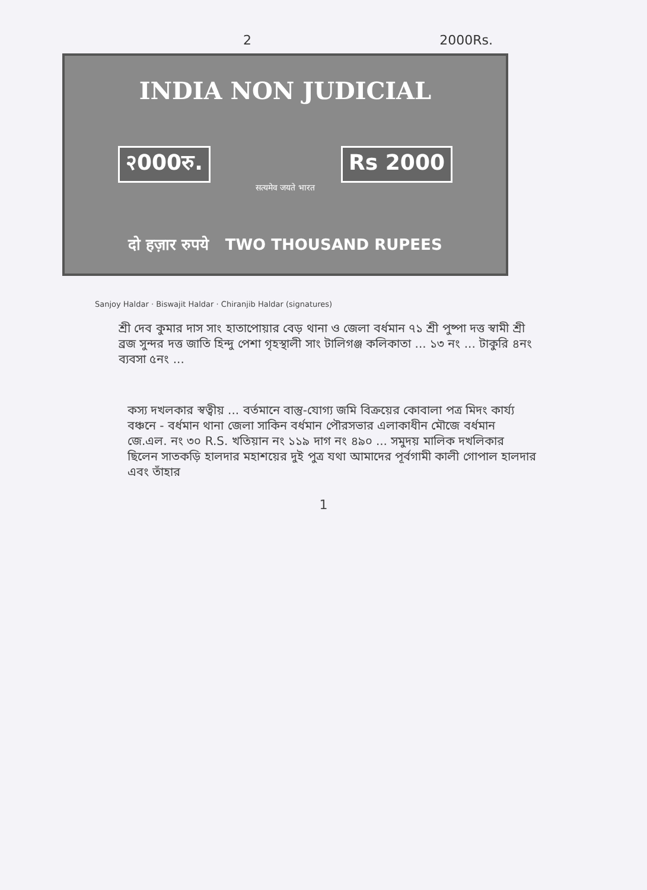2 2000Rs.
INDIA NON JUDICIAL
२000रु. Rs 2000
सत्यमेव जयते भारत
दो हज़ार रुपये TWO THOUSAND RUPEES
Sanjoy Haldar · Biswajit Haldar · Chiranjib Haldar (signatures)
শ্রী দেব কুমার দাস সাং হাতাপোয়ার বেড় থানা ও জেলা বর্ধমান ৭১ শ্রী পুষ্পা দত্ত স্বামী শ্রী ব্রজ সুন্দর দত্ত জাতি হিন্দু পেশা গৃহস্থালী সাং টালিগঞ্জ কলিকাতা ... ১৩ নং ... টাকুরি ৪নং ব্যবসা ৫নং ...
কস্য দখলকার স্বত্বীয় ... বর্তমানে বাস্তু-যোগ্য জমি বিক্রয়ের কোবালা পত্র মিদং কার্য্য বঞ্চনে - বর্ধমান থানা জেলা সাকিন বর্ধমান পৌরসভার এলাকাধীন মৌজে বর্ধমান জে.এল. নং ৩০ R.S. খতিয়ান নং ১১৯ দাগ নং ৪৯০ ... সমুদয় মালিক দখলিকার ছিলেন সাতকড়ি হালদার মহাশয়ের দুই পুত্র যথা আমাদের পূর্বগামী কালী গোপাল হালদার এবং তাঁহার
1